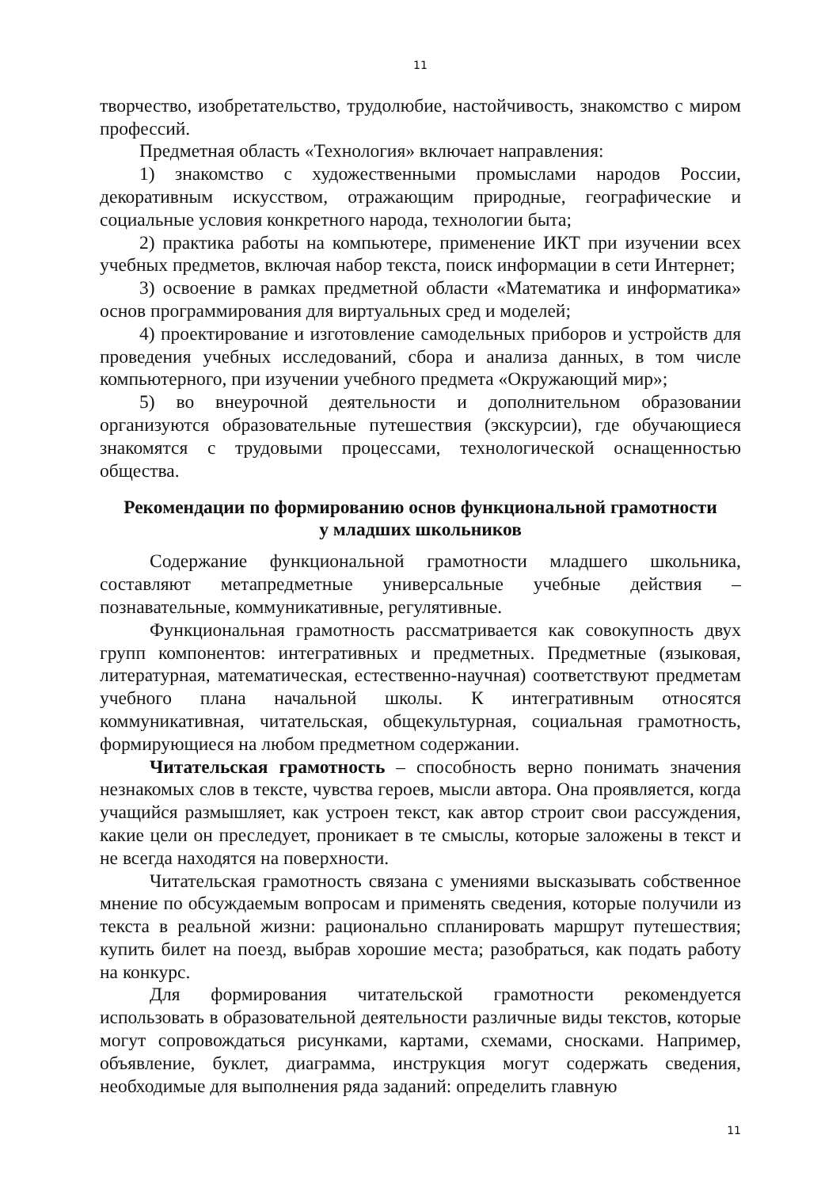11
творчество, изобретательство, трудолюбие, настойчивость, знакомство с миром профессий.
Предметная область «Технология» включает направления:
1) знакомство с художественными промыслами народов России, декоративным искусством, отражающим природные, географические и социальные условия конкретного народа, технологии быта;
2) практика работы на компьютере, применение ИКТ при изучении всех учебных предметов, включая набор текста, поиск информации в сети Интернет;
3) освоение в рамках предметной области «Математика и информатика» основ программирования для виртуальных сред и моделей;
4) проектирование и изготовление самодельных приборов и устройств для проведения учебных исследований, сбора и анализа данных, в том числе компьютерного, при изучении учебного предмета «Окружающий мир»;
5) во внеурочной деятельности и дополнительном образовании организуются образовательные путешествия (экскурсии), где обучающиеся знакомятся с трудовыми процессами, технологической оснащенностью общества.
Рекомендации по формированию основ функциональной грамотности
у младших школьников
Содержание функциональной грамотности младшего школьника, составляют метапредметные универсальные учебные действия – познавательные, коммуникативные, регулятивные.
Функциональная грамотность рассматривается как совокупность двух групп компонентов: интегративных и предметных. Предметные (языковая, литературная, математическая, естественно-научная) соответствуют предметам учебного плана начальной школы. К интегративным относятся коммуникативная, читательская, общекультурная, социальная грамотность, формирующиеся на любом предметном содержании.
Читательская грамотность – способность верно понимать значения незнакомых слов в тексте, чувства героев, мысли автора. Она проявляется, когда учащийся размышляет, как устроен текст, как автор строит свои рассуждения, какие цели он преследует, проникает в те смыслы, которые заложены в текст и не всегда находятся на поверхности.
Читательская грамотность связана с умениями высказывать собственное мнение по обсуждаемым вопросам и применять сведения, которые получили из текста в реальной жизни: рационально спланировать маршрут путешествия; купить билет на поезд, выбрав хорошие места; разобраться, как подать работу на конкурс.
Для формирования читательской грамотности рекомендуется использовать в образовательной деятельности различные виды текстов, которые могут сопровождаться рисунками, картами, схемами, сносками. Например, объявление, буклет, диаграмма, инструкция могут содержать сведения, необходимые для выполнения ряда заданий: определить главную
11